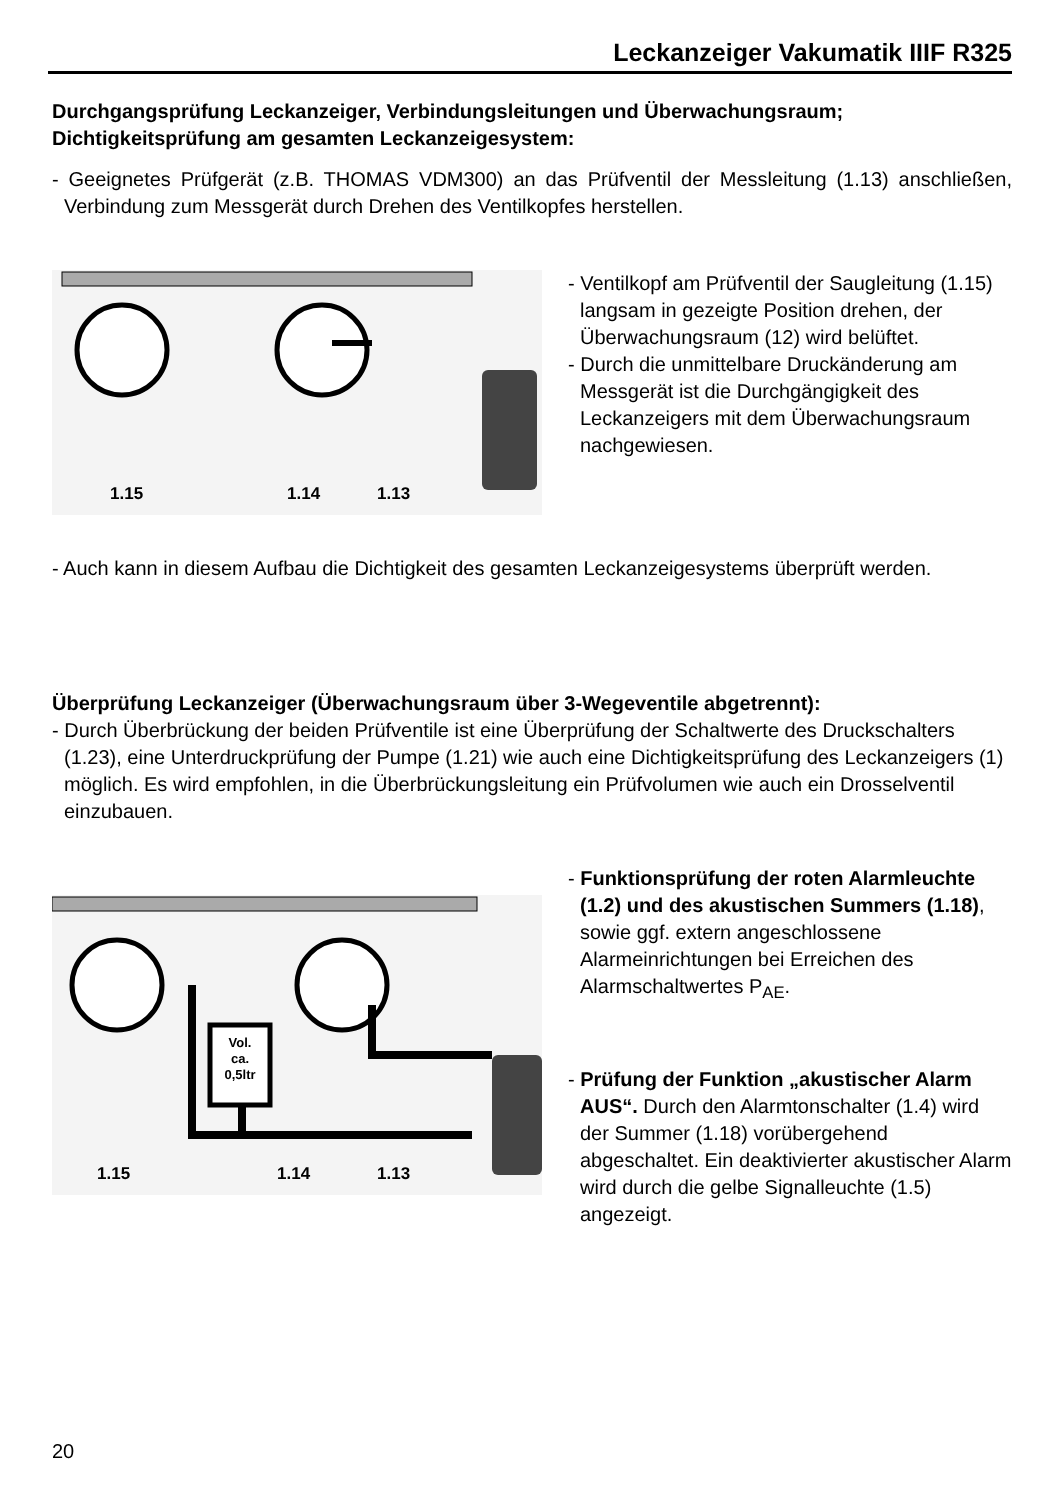Leckanzeiger Vakumatik IIIF R325
Durchgangsprüfung Leckanzeiger, Verbindungsleitungen und Überwachungsraum; Dichtigkeitsprüfung am gesamten Leckanzeigesystem:
- Geeignetes Prüfgerät (z.B. THOMAS VDM300) an das Prüfventil der Messleitung (1.13) anschließen, Verbindung zum Messgerät durch Drehen des Ventilkopfes herstellen.
1.15 1.14 1.13
- Ventilkopf am Prüfventil der Saugleitung (1.15) langsam in gezeigte Position drehen, der Überwachungsraum (12) wird belüftet.
- Durch die unmittelbare Druckänderung am Messgerät ist die Durchgängigkeit des Leckanzeigers mit dem Überwachungsraum nachgewiesen.
- Auch kann in diesem Aufbau die Dichtigkeit des gesamten Leckanzeigesystems überprüft werden.
Überprüfung Leckanzeiger (Überwachungsraum über 3-Wegeventile abgetrennt):
- Durch Überbrückung der beiden Prüfventile ist eine Überprüfung der Schaltwerte des Druckschalters (1.23), eine Unterdruckprüfung der Pumpe (1.21) wie auch eine Dichtigkeitsprüfung des Leckanzeigers (1) möglich. Es wird empfohlen, in die Überbrückungsleitung ein Prüfvolumen wie auch ein Drosselventil einzubauen.
Vol. ca. 0,5ltr
1.15 1.14 1.13
- Funktionsprüfung der roten Alarmleuchte (1.2) und des akustischen Summers (1.18), sowie ggf. extern angeschlossene Alarmeinrichtungen bei Erreichen des Alarmschaltwertes P<sub>AE</sub>.
- Prüfung der Funktion „akustischer Alarm AUS“. Durch den Alarmtonschalter (1.4) wird der Summer (1.18) vorübergehend abgeschaltet. Ein deaktivierter akustischer Alarm wird durch die gelbe Signalleuchte (1.5) angezeigt.
20